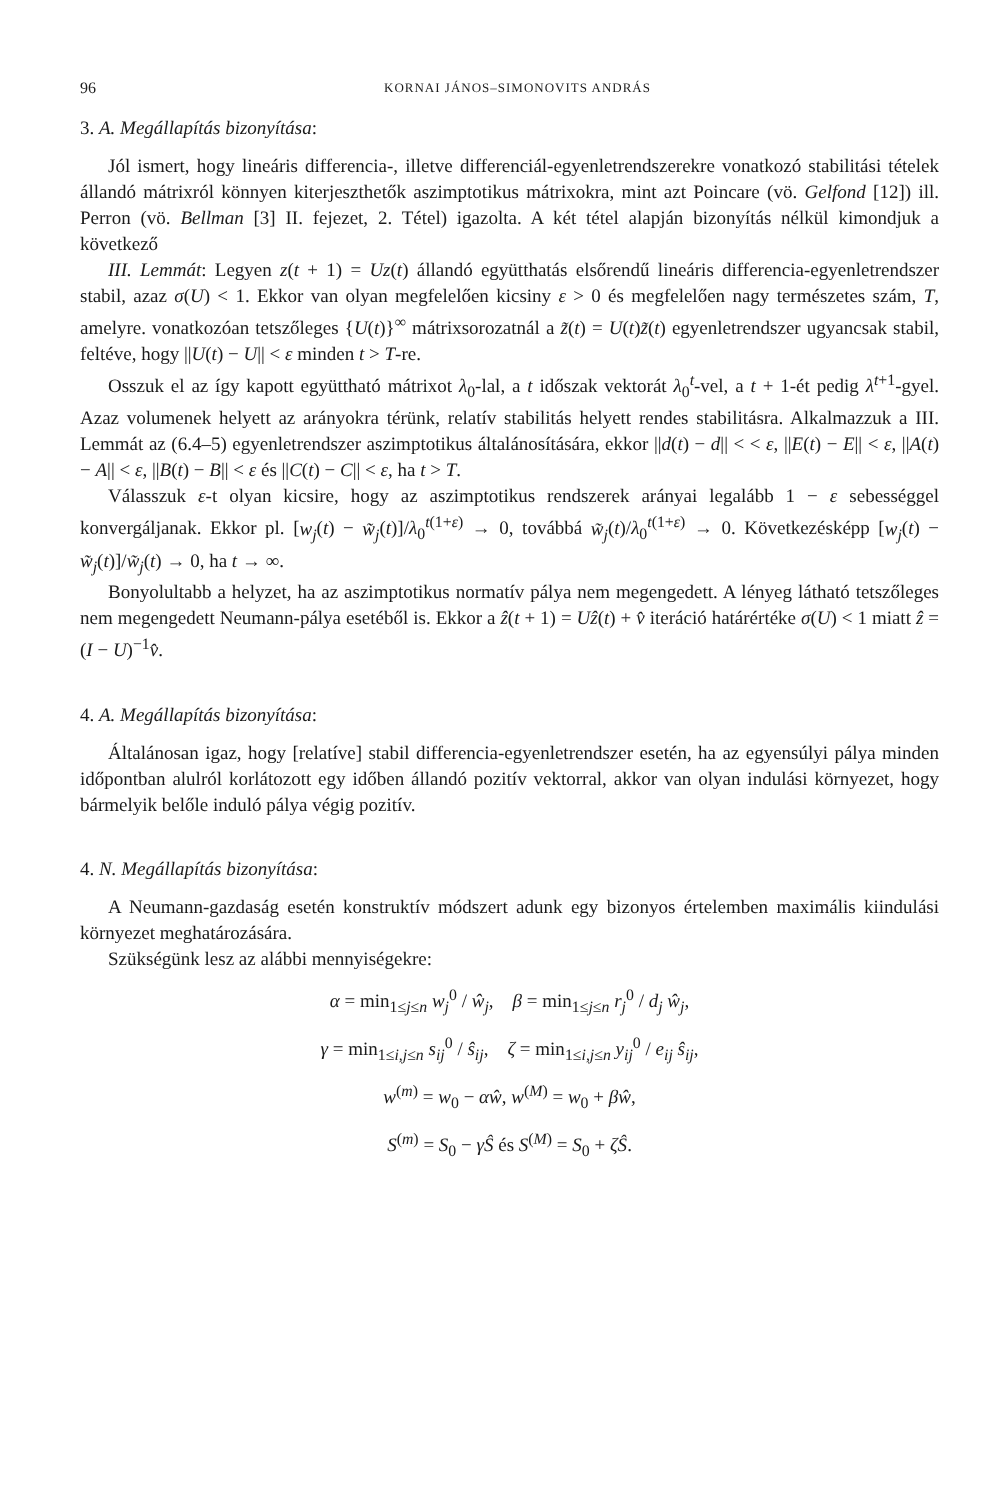96 KORNAI JÁNOS–SIMONOVITS ANDRÁS
3. A. Megállapítás bizonyítása:
Jól ismert, hogy lineáris differencia-, illetve differenciál-egyenletrendszerekre vonatkozó stabilitási tételek állandó mátrixról könnyen kiterjeszthetők aszimptotikus mátrixokra, mint azt Poincare (vö. Gelfond [12]) ill. Perron (vö. Bellman [3] II. fejezet, 2. Tétel) igazolta. A két tétel alapján bizonyítás nélkül kimondjuk a következő
III. Lemmát: Legyen z(t + 1) = Uz(t) állandó együtthatás elsőrendű lineáris differencia-egyenletrendszer stabil, azaz σ(U) < 1. Ekkor van olyan megfelelően kicsiny ε > 0 és megfelelően nagy természetes szám, T, amelyre. vonatkozóan tetszőleges {U(t)}<sup>∞</sup> mátrixsorozatnál a z̃(t) = U(t)z̃(t) egyenletrendszer ugyancsak stabil, feltéve, hogy ||U(t) − U|| < ε minden t > T-re.
Osszuk el az így kapott együttható mátrixot λ<sub>0</sub>-lal, a t időszak vektorát λ<sub>0</sub><sup>t</sup>-vel, a t + 1-ét pedig λ<sup>t+1</sup>-gyel. Azaz volumenek helyett az arányokra térünk, relatív stabilitás helyett rendes stabilitásra. Alkalmazzuk a III. Lemmát az (6.4–5) egyenletrendszer aszimptotikus általánosítására, ekkor ||d(t) − d|| < < ε, ||E(t) − E|| < ε, ||A(t) − A|| < ε, ||B(t) − B|| < ε és ||C(t) − C|| < ε, ha t > T.
Válasszuk ε-t olyan kicsire, hogy az aszimptotikus rendszerek arányai legalább 1 − ε sebességgel konvergáljanak. Ekkor pl. [w<sub>j</sub>(t) − w̃<sub>j</sub>(t)]/λ<sub>0</sub><sup>t(1+ε)</sup> → 0, továbbá w̃<sub>j</sub>(t)/λ<sub>0</sub><sup>t(1+ε)</sup> → 0. Következésképp [w<sub>j</sub>(t) − w̃<sub>j</sub>(t)]/w̃<sub>j</sub>(t) → 0, ha t → ∞.
Bonyolultabb a helyzet, ha az aszimptotikus normatív pálya nem megengedett. A lényeg látható tetszőleges nem megengedett Neumann-pálya esetéből is. Ekkor a ẑ(t + 1) = Uẑ(t) + v̂ iteráció határértéke σ(U) < 1 miatt ẑ = (I − U)<sup>−1</sup>v̂.
4. A. Megállapítás bizonyítása:
Általánosan igaz, hogy [relatíve] stabil differencia-egyenletrendszer esetén, ha az egyensúlyi pálya minden időpontban alulról korlátozott egy időben állandó pozitív vektorral, akkor van olyan indulási környezet, hogy bármelyik belőle induló pálya végig pozitív.
4. N. Megállapítás bizonyítása:
A Neumann-gazdaság esetén konstruktív módszert adunk egy bizonyos értelemben maximális kiindulási környezet meghatározására.
Szükségünk lesz az alábbi mennyiségekre:
α = min<sub>1≤j≤n</sub> w<sub>j</sub><sup>0</sup> / ŵ<sub>j</sub>, β = min<sub>1≤j≤n</sub> r<sub>j</sub><sup>0</sup> / d<sub>j</sub> ŵ<sub>j</sub>,
γ = min<sub>1≤i,j≤n</sub> s<sub>ij</sub><sup>0</sup> / ŝ<sub>ij</sub>, ζ = min<sub>1≤i,j≤n</sub> y<sub>ij</sub><sup>0</sup> / e<sub>ij</sub> ŝ<sub>ij</sub>,
w<sup>(m)</sup> = w<sub>0</sub> − αŵ, w<sup>(M)</sup> = w<sub>0</sub> + βŵ,
S<sup>(m)</sup> = S<sub>0</sub> − γŜ és S<sup>(M)</sup> = S<sub>0</sub> + ζŜ.